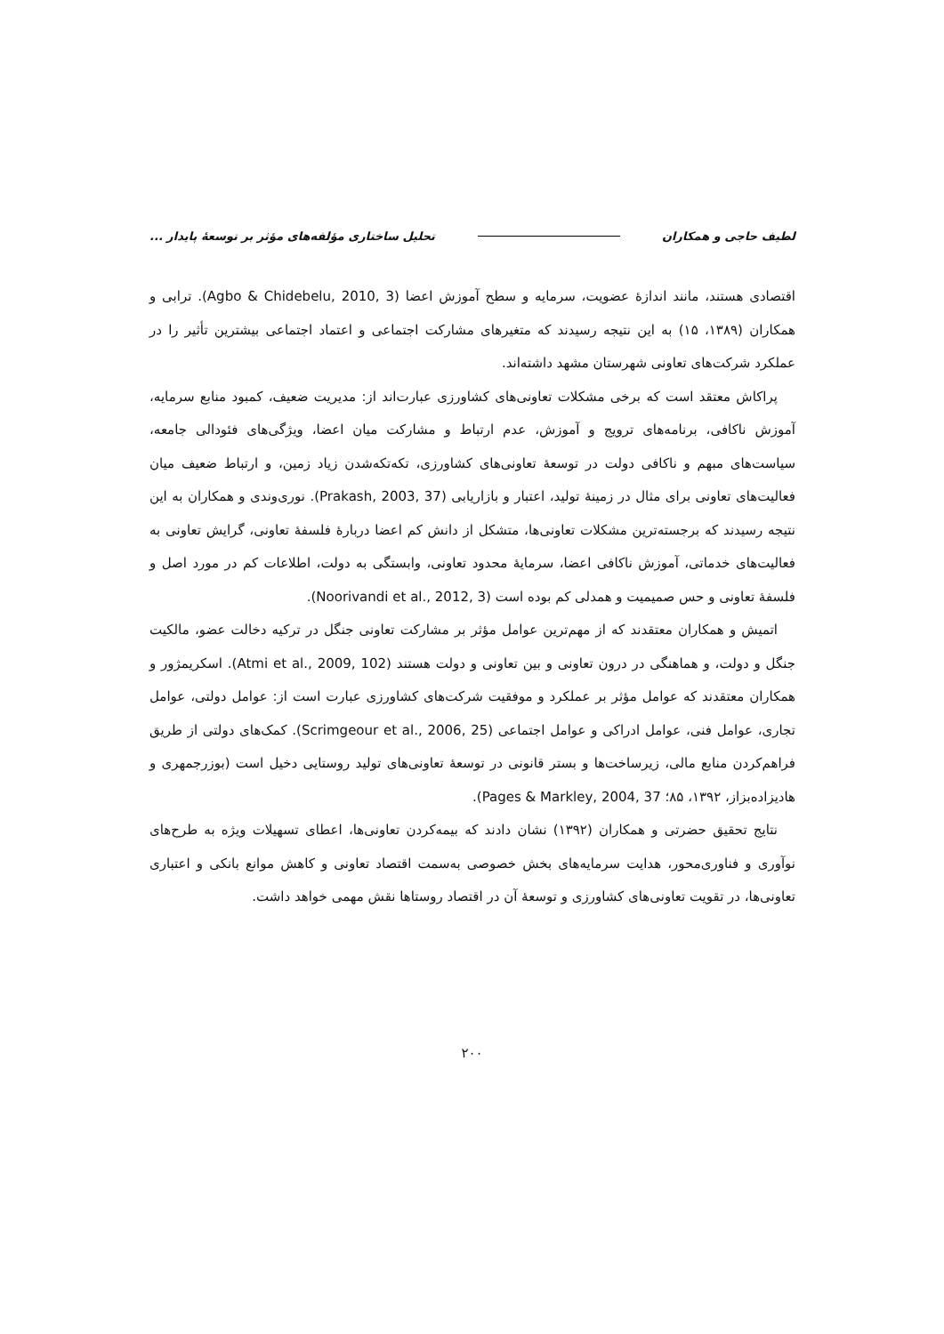لطیف حاجی و همکاران تحلیل ساختاری مؤلفه‌های مؤثر بر توسعهٔ پایدار ...
اقتصادی هستند، مانند اندازهٔ عضویت، سرمایه و سطح آموزش اعضا (Agbo & Chidebelu, 2010, 3). ترابی و همکاران (۱۳۸۹، ۱۵) به این نتیجه رسیدند که متغیرهای مشارکت اجتماعی و اعتماد اجتماعی بیشترین تأثیر را در عملکرد شرکت‌های تعاونی شهرستان مشهد داشته‌اند.
پراکاش معتقد است که برخی مشکلات تعاونی‌های کشاورزی عبارت‌اند از: مدیریت ضعیف، کمبود منابع سرمایه، آموزش ناکافی، برنامه‌های ترویج و آموزش، عدم ارتباط و مشارکت میان اعضا، ویژگی‌های فئودالی جامعه، سیاست‌های مبهم و ناکافی دولت در توسعهٔ تعاونی‌های کشاورزی، تکه‌تکه‌شدن زیاد زمین، و ارتباط ضعیف میان فعالیت‌های تعاونی برای مثال در زمینهٔ تولید، اعتبار و بازاریابی (Prakash, 2003, 37). نوری‌وندی و همکاران به این نتیجه رسیدند که برجسته‌ترین مشکلات تعاونی‌ها، متشکل از دانش کم اعضا دربارهٔ فلسفهٔ تعاونی، گرایش تعاونی به فعالیت‌های خدماتی، آموزش ناکافی اعضا، سرمایهٔ محدود تعاونی، وابستگی به دولت، اطلاعات کم در مورد اصل و فلسفهٔ تعاونی و حس صمیمیت و همدلی کم بوده است (Noorivandi et al., 2012, 3).
اتمیش و همکاران معتقدند که از مهم‌ترین عوامل مؤثر بر مشارکت تعاونی جنگل در ترکیه دخالت عضو، مالکیت جنگل و دولت، و هماهنگی در درون تعاونی و بین تعاونی و دولت هستند (Atmi et al., 2009, 102). اسکریمژور و همکاران معتقدند که عوامل مؤثر بر عملکرد و موفقیت شرکت‌های کشاورزی عبارت است از: عوامل دولتی، عوامل تجاری، عوامل فنی، عوامل ادراکی و عوامل اجتماعی (Scrimgeour et al., 2006, 25). کمک‌های دولتی از طریق فراهم‌کردن منابع مالی، زیرساخت‌ها و بستر قانونی در توسعهٔ تعاونی‌های تولید روستایی دخیل است (بوزرجمهری و هادیزاده‌بزاز، ۱۳۹۲، ۸۵؛ Pages & Markley, 2004, 37).
نتایج تحقیق حضرتی و همکاران (۱۳۹۲) نشان دادند که بیمه‌کردن تعاونی‌ها، اعطای تسهیلات ویژه به طرح‌های نوآوری و فناوری‌محور، هدایت سرمایه‌های بخش خصوصی به‌سمت اقتصاد تعاونی و کاهش موانع بانکی و اعتباری تعاونی‌ها، در تقویت تعاونی‌های کشاورزی و توسعهٔ آن در اقتصاد روستاها نقش مهمی خواهد داشت.
۲۰۰